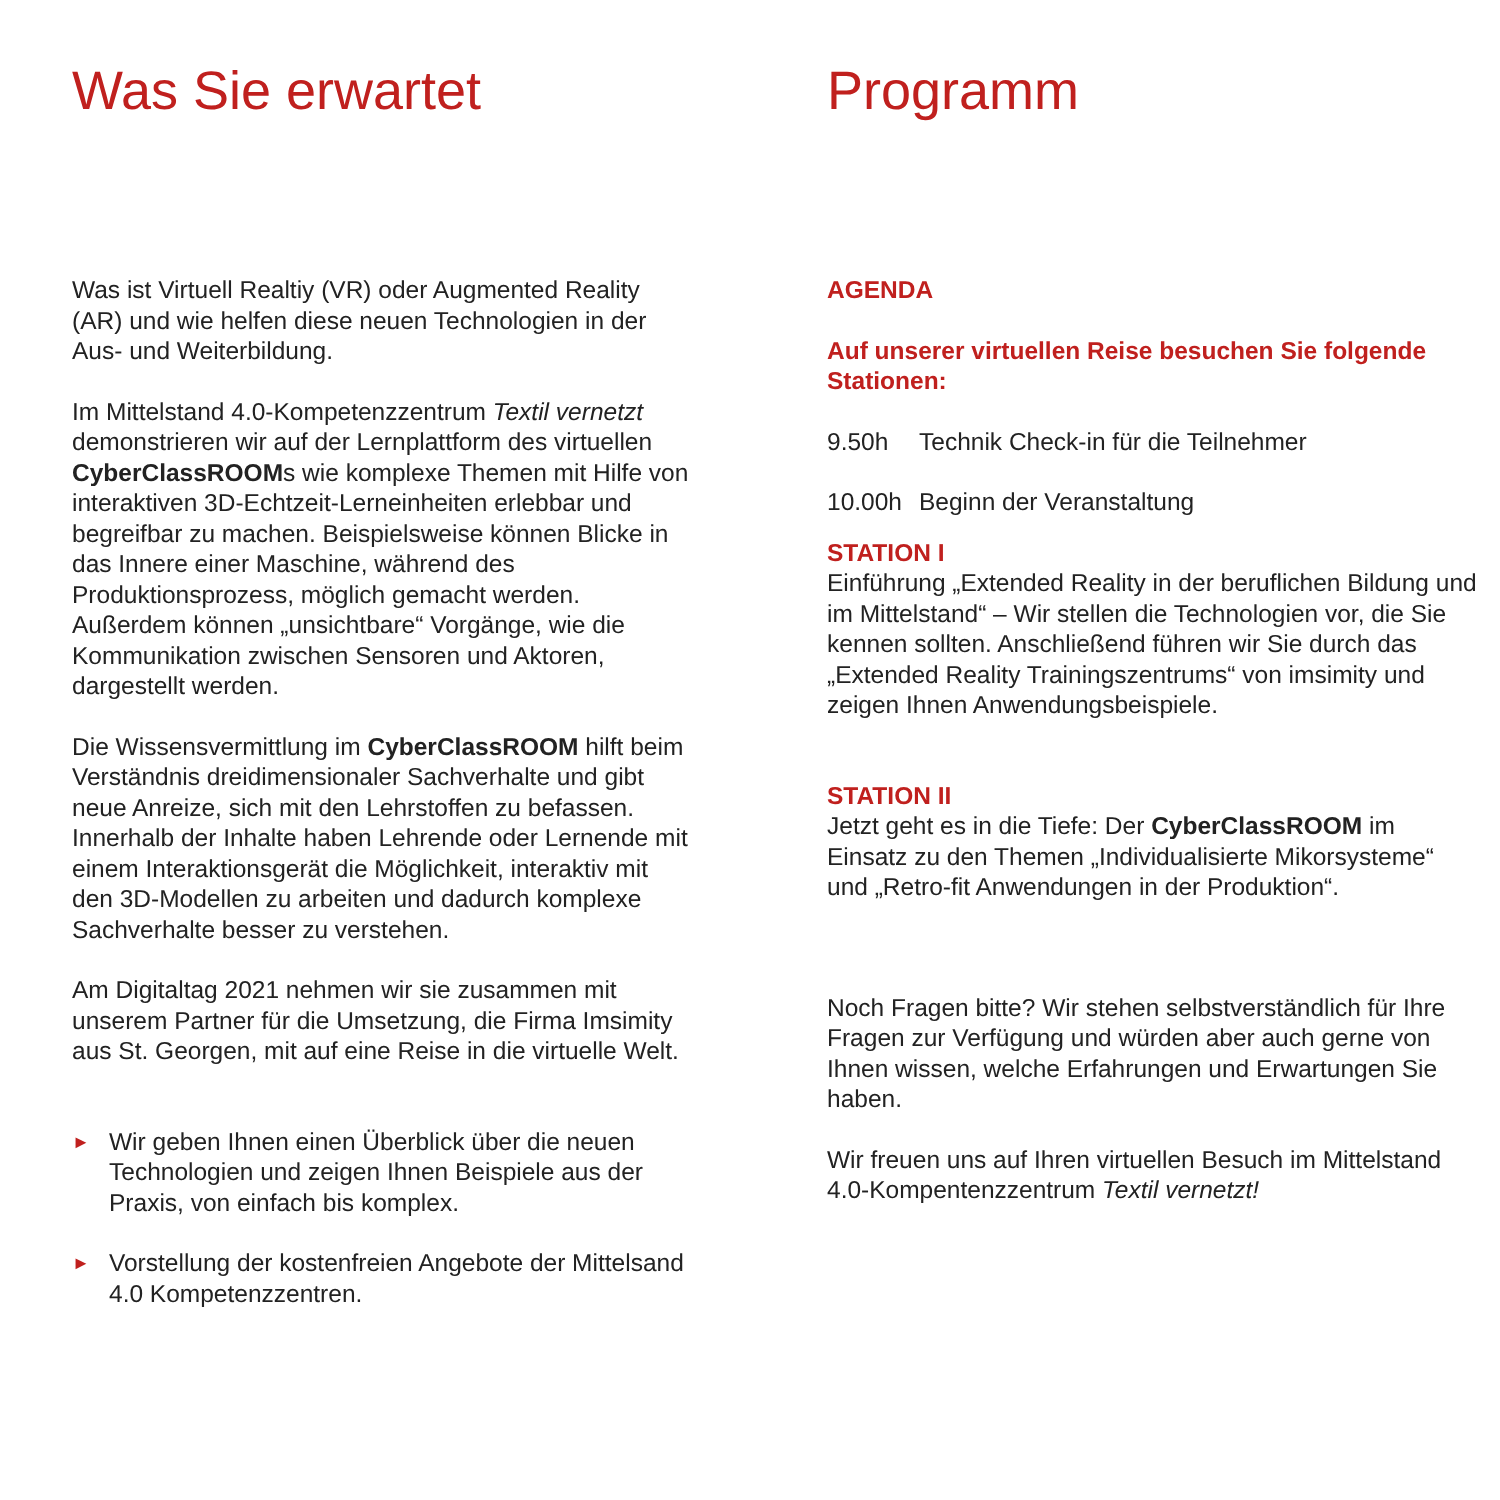Was Sie erwartet
Was ist Virtuell Realtiy (VR) oder Augmented Reality (AR) und wie helfen diese neuen Technologien in der Aus- und Weiterbildung.
Im Mittelstand 4.0-Kompetenzzentrum Textil vernetzt demonstrieren wir auf der Lernplattform des virtuellen CyberClassROOMs wie komplexe Themen mit Hilfe von interaktiven 3D-Echtzeit-Lerneinheiten erlebbar und begreifbar zu machen. Beispielsweise können Blicke in das Innere einer Maschine, während des Produktionsprozess, möglich gemacht werden. Außerdem können „unsichtbare“ Vorgänge, wie die Kommunikation zwischen Sensoren und Aktoren, dargestellt werden.
Die Wissensvermittlung im CyberClassROOM hilft beim Verständnis dreidimensionaler Sachverhalte und gibt neue Anreize, sich mit den Lehrstoffen zu befassen. Innerhalb der Inhalte haben Lehrende oder Lernende mit einem Interaktionsgerät die Möglichkeit, interaktiv mit den 3D-Modellen zu arbeiten und dadurch komplexe Sachverhalte besser zu verstehen.
Am Digitaltag 2021 nehmen wir sie zusammen mit unserem Partner für die Umsetzung, die Firma Imsimity aus St. Georgen, mit auf eine Reise in die virtuelle Welt.
► Wir geben Ihnen einen Überblick über die neuen Technologien und zeigen Ihnen Beispiele aus der Praxis, von einfach bis komplex.
► Vorstellung der kostenfreien Angebote der Mittelsand 4.0 Kompetenzzentren.
Programm
AGENDA
Auf unserer virtuellen Reise besuchen Sie folgende Stationen:
9.50h Technik Check-in für die Teilnehmer
10.00h Beginn der Veranstaltung
STATION I
Einführung „Extended Reality in der beruflichen Bildung und im Mittelstand“ – Wir stellen die Technologien vor, die Sie kennen sollten. Anschließend führen wir Sie durch das „Extended Reality Trainingszentrums“ von imsimity und zeigen Ihnen Anwendungsbeispiele.
STATION II
Jetzt geht es in die Tiefe: Der CyberClassROOM im Einsatz zu den Themen „Individualisierte Mikorsysteme“ und „Retro-fit Anwendungen in der Produktion“.
Noch Fragen bitte? Wir stehen selbstverständlich für Ihre Fragen zur Verfügung und würden aber auch gerne von Ihnen wissen, welche Erfahrungen und Erwartungen Sie haben.
Wir freuen uns auf Ihren virtuellen Besuch im Mittelstand 4.0-Kompentenzzentrum Textil vernetzt!